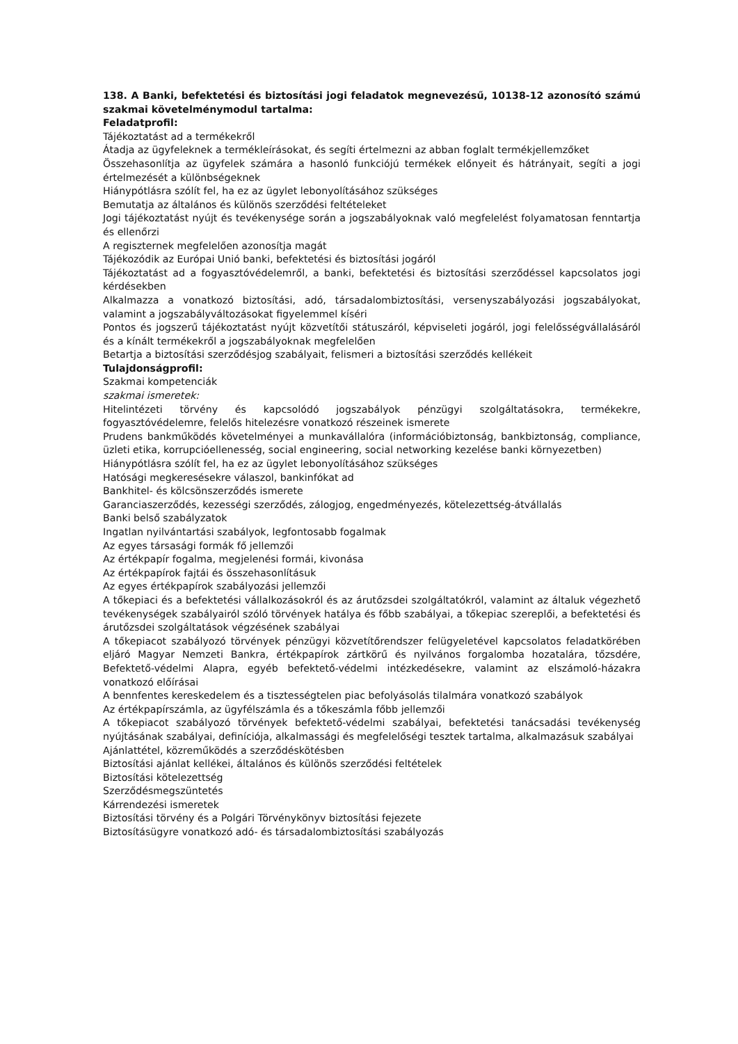138. A Banki, befektetési és biztosítási jogi feladatok megnevezésű, 10138-12 azonosító számú szakmai követelménymodul tartalma:
Feladatprofil:
Tájékoztatást ad a termékekről
Átadja az ügyfeleknek a termékleírásokat, és segíti értelmezni az abban foglalt termékjellemzőket
Összehasonlítja az ügyfelek számára a hasonló funkciójú termékek előnyeit és hátrányait, segíti a jogi értelmezését a különbségeknek
Hiánypótlásra szólít fel, ha ez az ügylet lebonyolításához szükséges
Bemutatja az általános és különös szerződési feltételeket
Jogi tájékoztatást nyújt és tevékenysége során a jogszabályoknak való megfelelést folyamatosan fenntartja és ellenőrzi
A regiszternek megfelelően azonosítja magát
Tájékozódik az Európai Unió banki, befektetési és biztosítási jogáról
Tájékoztatást ad a fogyasztóvédelemről, a banki, befektetési és biztosítási szerződéssel kapcsolatos jogi kérdésekben
Alkalmazza a vonatkozó biztosítási, adó, társadalombiztosítási, versenyszabályozási jogszabályokat, valamint a jogszabályváltozásokat figyelemmel kíséri
Pontos és jogszerű tájékoztatást nyújt közvetítői státuszáról, képviseleti jogáról, jogi felelősségvállalásáról és a kínált termékekről a jogszabályoknak megfelelően
Betartja a biztosítási szerződésjog szabályait, felismeri a biztosítási szerződés kellékeit
Tulajdonságprofil:
Szakmai kompetenciák
szakmai ismeretek:
Hitelintézeti törvény és kapcsolódó jogszabályok pénzügyi szolgáltatásokra, termékekre, fogyasztóvédelemre, felelős hitelezésre vonatkozó részeinek ismerete
Prudens bankműködés követelményei a munkavállalóra (információbiztonság, bankbiztonság, compliance, üzleti etika, korrupcióellenesség, social engineering, social networking kezelése banki környezetben)
Hiánypótlásra szólít fel, ha ez az ügylet lebonyolításához szükséges
Hatósági megkeresésekre válaszol, bankinfókat ad
Bankhitel- és kölcsönszerződés ismerete
Garanciaszerződés, kezességi szerződés, zálogjog, engedményezés, kötelezettség-átvállalás
Banki belső szabályzatok
Ingatlan nyilvántartási szabályok, legfontosabb fogalmak
Az egyes társasági formák fő jellemzői
Az értékpapír fogalma, megjelenési formái, kivonása
Az értékpapírok fajtái és összehasonlításuk
Az egyes értékpapírok szabályozási jellemzői
A tőkepiaci és a befektetési vállalkozásokról és az árutőzsdei szolgáltatókról, valamint az általuk végezhető tevékenységek szabályairól szóló törvények hatálya és főbb szabályai, a tőkepiac szereplői, a befektetési és árutőzsdei szolgáltatások végzésének szabályai
A tőkepiacot szabályozó törvények pénzügyi közvetítőrendszer felügyeletével kapcsolatos feladatkörében eljáró Magyar Nemzeti Bankra, értékpapírok zártkörű és nyilvános forgalomba hozatalára, tőzsdére, Befektető-védelmi Alapra, egyéb befektető-védelmi intézkedésekre, valamint az elszámoló-házakra vonatkozó előírásai
A bennfentes kereskedelem és a tisztességtelen piac befolyásolás tilalmára vonatkozó szabályok
Az értékpapírszámla, az ügyfélszámla és a tőkeszámla főbb jellemzői
A tőkepiacot szabályozó törvények befektető-védelmi szabályai, befektetési tanácsadási tevékenység nyújtásának szabályai, definíciója, alkalmassági és megfelelőségi tesztek tartalma, alkalmazásuk szabályai
Ajánlattétel, közreműködés a szerződéskötésben
Biztosítási ajánlat kellékei, általános és különös szerződési feltételek
Biztosítási kötelezettség
Szerződésmegszüntetés
Kárrendezési ismeretek
Biztosítási törvény és a Polgári Törvénykönyv biztosítási fejezete
Biztosításügyre vonatkozó adó- és társadalombiztosítási szabályozás